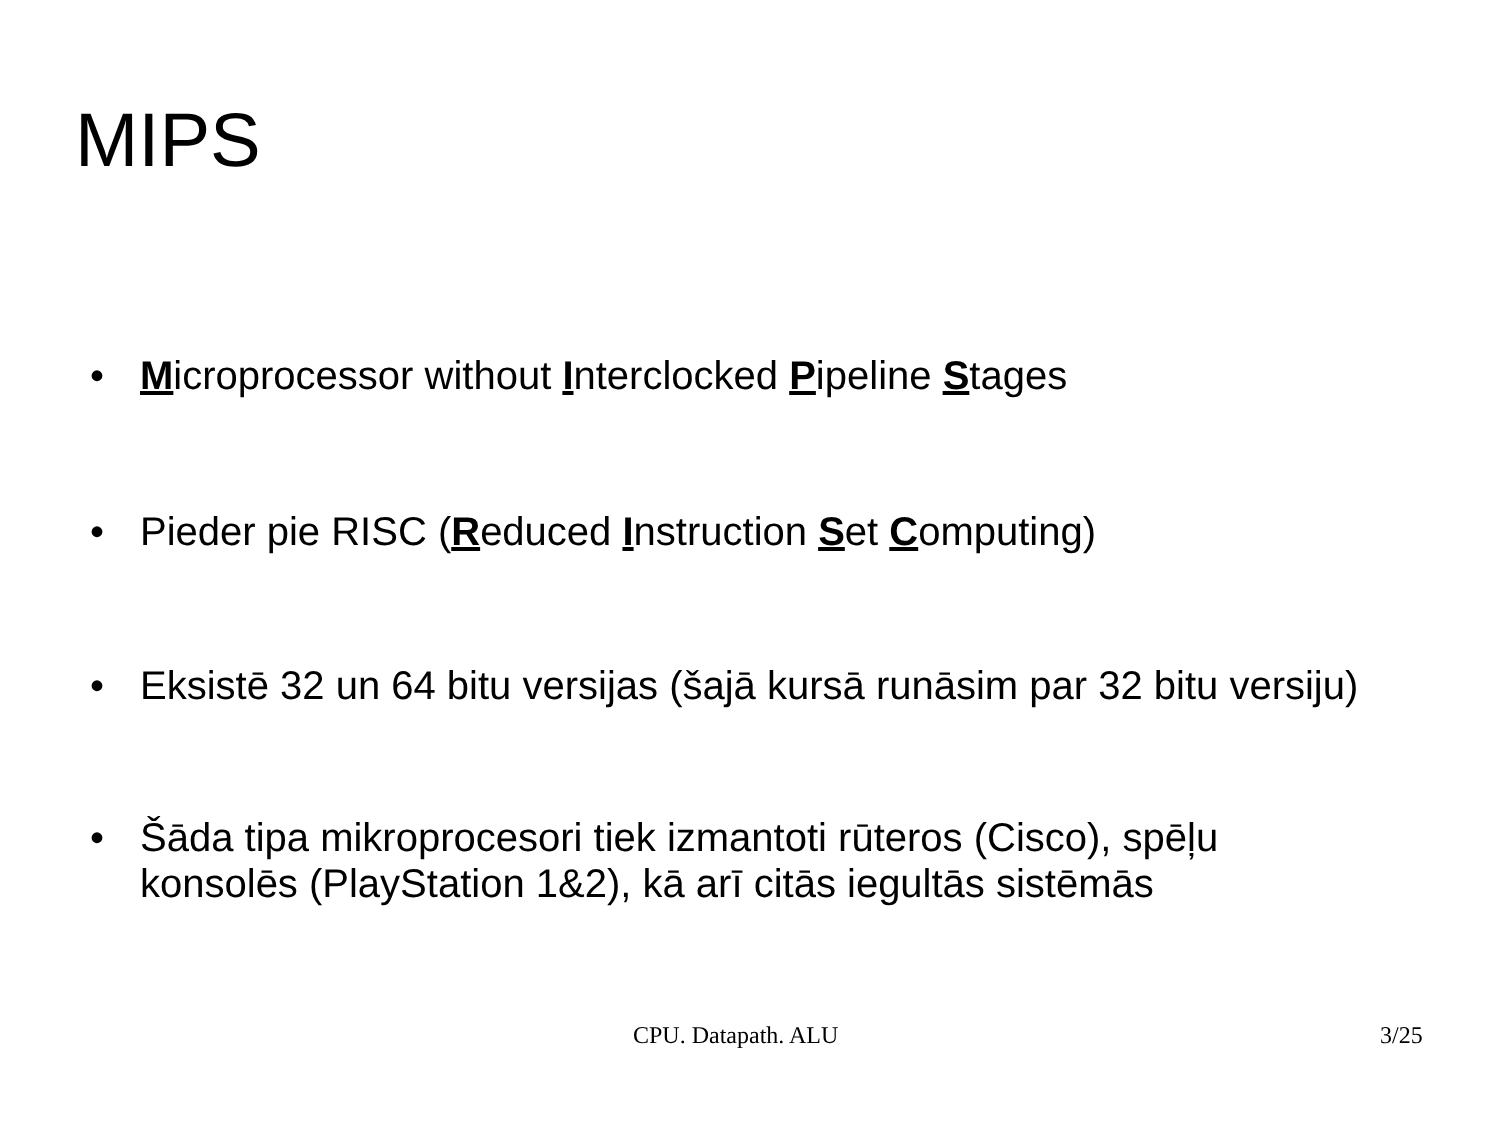MIPS
• Microprocessor without Interclocked Pipeline Stages
• Pieder pie RISC (Reduced Instruction Set Computing)
• Eksistē 32 un 64 bitu versijas (šajā kursā runāsim par 32 bitu versiju)
• Šāda tipa mikroprocesori tiek izmantoti rūteros (Cisco), spēļu konsolēs (PlayStation 1&2), kā arī citās iegultās sistēmās
CPU. Datapath. ALU 3/25